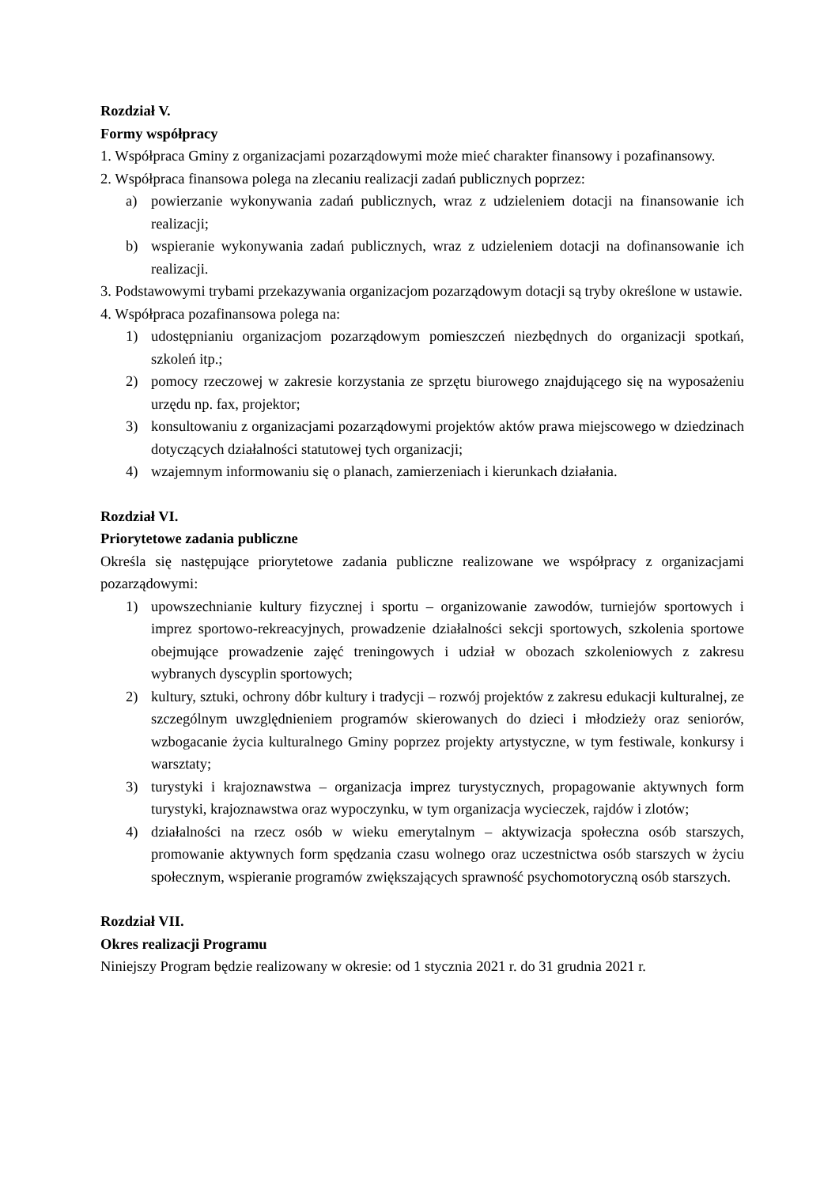Rozdział V.
Formy współpracy
1. Współpraca Gminy z organizacjami pozarządowymi może mieć charakter finansowy i pozafinansowy.
2. Współpraca finansowa polega na zlecaniu realizacji zadań publicznych poprzez:
a) powierzanie wykonywania zadań publicznych, wraz z udzieleniem dotacji na finansowanie ich realizacji;
b) wspieranie wykonywania zadań publicznych, wraz z udzieleniem dotacji na dofinansowanie ich realizacji.
3. Podstawowymi trybami przekazywania organizacjom pozarządowym dotacji są tryby określone w ustawie.
4. Współpraca pozafinansowa polega na:
1) udostępnianiu organizacjom pozarządowym pomieszczeń niezbędnych do organizacji spotkań, szkoleń itp.;
2) pomocy rzeczowej w zakresie korzystania ze sprzętu biurowego znajdującego się na wyposażeniu urzędu np. fax, projektor;
3) konsultowaniu z organizacjami pozarządowymi projektów aktów prawa miejscowego w dziedzinach dotyczących działalności statutowej tych organizacji;
4) wzajemnym informowaniu się o planach, zamierzeniach i kierunkach działania.
Rozdział VI.
Priorytetowe zadania publiczne
Określa się następujące priorytetowe zadania publiczne realizowane we współpracy z organizacjami pozarządowymi:
1) upowszechnianie kultury fizycznej i sportu – organizowanie zawodów, turniejów sportowych i imprez sportowo-rekreacyjnych, prowadzenie działalności sekcji sportowych, szkolenia sportowe obejmujące prowadzenie zajęć treningowych i udział w obozach szkoleniowych z zakresu wybranych dyscyplin sportowych;
2) kultury, sztuki, ochrony dóbr kultury i tradycji – rozwój projektów z zakresu edukacji kulturalnej, ze szczególnym uwzględnieniem programów skierowanych do dzieci i młodzieży oraz seniorów, wzbogacanie życia kulturalnego Gminy poprzez projekty artystyczne, w tym festiwale, konkursy i warsztaty;
3) turystyki i krajoznawstwa – organizacja imprez turystycznych, propagowanie aktywnych form turystyki, krajoznawstwa oraz wypoczynku, w tym organizacja wycieczek, rajdów i zlotów;
4) działalności na rzecz osób w wieku emerytalnym – aktywizacja społeczna osób starszych, promowanie aktywnych form spędzania czasu wolnego oraz uczestnictwa osób starszych w życiu społecznym, wspieranie programów zwiększających sprawność psychomotoryczną osób starszych.
Rozdział VII.
Okres realizacji Programu
Niniejszy Program będzie realizowany w okresie: od 1 stycznia 2021 r. do 31 grudnia 2021 r.